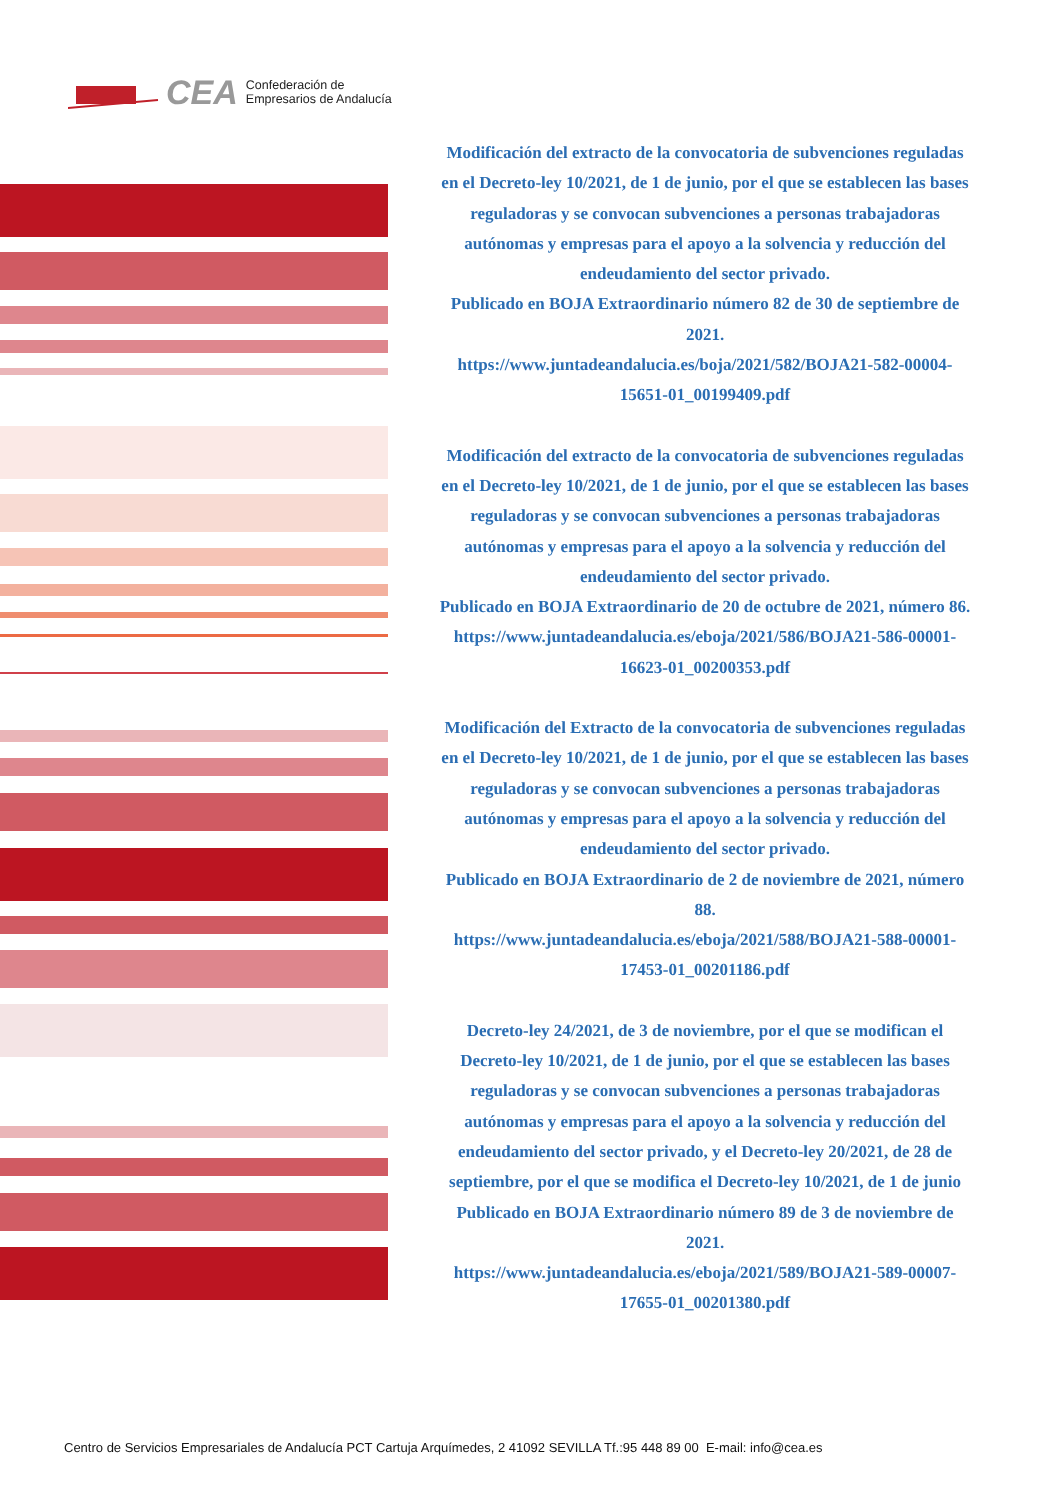CEA Confederación de
Empresarios de Andalucía
Modificación del extracto de la convocatoria de subvenciones reguladas en el Decreto-ley 10/2021, de 1 de junio, por el que se establecen las bases reguladoras y se convocan subvenciones a personas trabajadoras autónomas y empresas para el apoyo a la solvencia y reducción del endeudamiento del sector privado.
Publicado en BOJA Extraordinario número 82 de 30 de septiembre de 2021.
https://www.juntadeandalucia.es/boja/2021/582/BOJA21-582-00004-15651-01_00199409.pdf
Modificación del extracto de la convocatoria de subvenciones reguladas en el Decreto-ley 10/2021, de 1 de junio, por el que se establecen las bases reguladoras y se convocan subvenciones a personas trabajadoras autónomas y empresas para el apoyo a la solvencia y reducción del endeudamiento del sector privado.
Publicado en BOJA Extraordinario de 20 de octubre de 2021, número 86.
https://www.juntadeandalucia.es/eboja/2021/586/BOJA21-586-00001-16623-01_00200353.pdf
Modificación del Extracto de la convocatoria de subvenciones reguladas en el Decreto-ley 10/2021, de 1 de junio, por el que se establecen las bases reguladoras y se convocan subvenciones a personas trabajadoras autónomas y empresas para el apoyo a la solvencia y reducción del endeudamiento del sector privado.
Publicado en BOJA Extraordinario de 2 de noviembre de 2021, número 88.
https://www.juntadeandalucia.es/eboja/2021/588/BOJA21-588-00001-17453-01_00201186.pdf
Decreto-ley 24/2021, de 3 de noviembre, por el que se modifican el Decreto-ley 10/2021, de 1 de junio, por el que se establecen las bases reguladoras y se convocan subvenciones a personas trabajadoras autónomas y empresas para el apoyo a la solvencia y reducción del endeudamiento del sector privado, y el Decreto-ley 20/2021, de 28 de septiembre, por el que se modifica el Decreto-ley 10/2021, de 1 de junio
Publicado en BOJA Extraordinario número 89 de 3 de noviembre de 2021.
https://www.juntadeandalucia.es/eboja/2021/589/BOJA21-589-00007-17655-01_00201380.pdf
Centro de Servicios Empresariales de Andalucía PCT Cartuja Arquímedes, 2 41092 SEVILLA Tf.:95 448 89 00 E-mail: info@cea.es